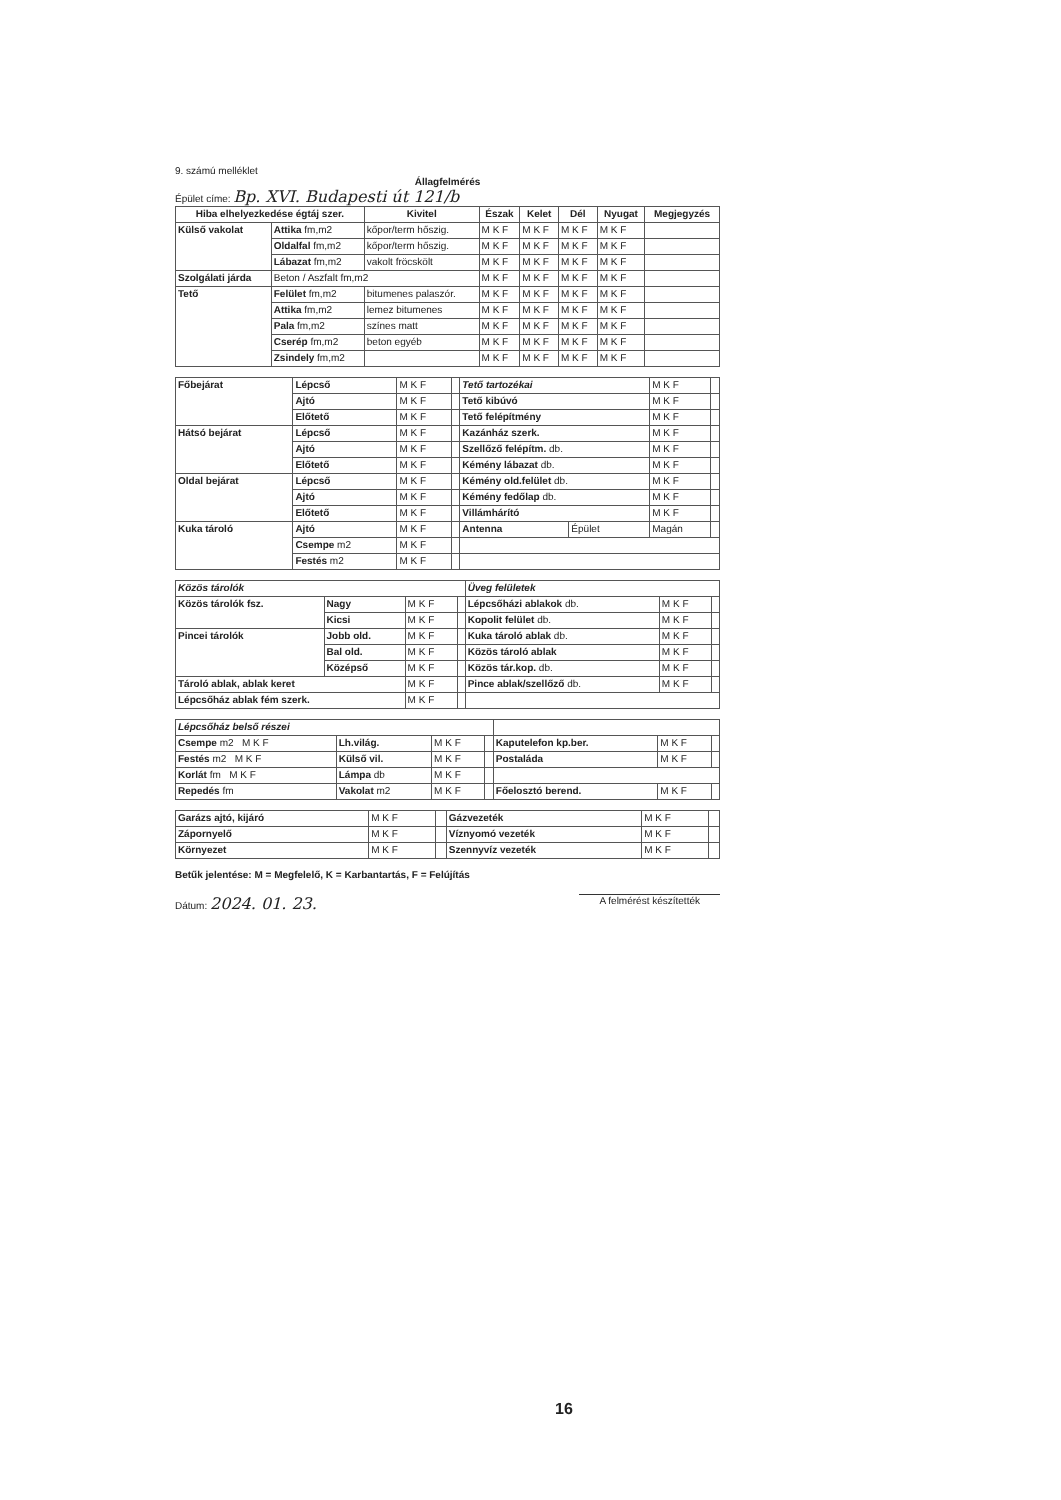9. számú melléklet
Állagfelmérés
Épület címe: Bp. XVI. Budapesti út 121/b
| Hiba elhelyezkedése égtáj szer. | | Kivitel | Észak | Kelet | Dél | Nyugat | Megjegyzés |
| --- | --- | --- | --- | --- | --- | --- | --- |
| Külső vakolat | Attika fm,m2 | kőpor/term hőszig. | M K F | M K F | M K F | M K F | |
| | Oldalfal fm,m2 | kőpor/term hőszig. | M K F | M K F | M K F | M K F | |
| | Lábazat fm,m2 | vakolt fröcskölt | M K F | M K F | M K F | M K F | |
| Szolgálati járda | Beton / Aszfalt fm,m2 | | M K F | M K F | M K F | M K F | |
| Tető | Felület fm,m2 | bitumenes palaszór. | M K F | M K F | M K F | M K F | |
| | Attika fm,m2 | lemez bitumenes | M K F | M K F | M K F | M K F | |
| | Pala fm,m2 | színes matt | M K F | M K F | M K F | M K F | |
| | Cserép fm,m2 | beton egyéb | M K F | M K F | M K F | M K F | |
| | Zsindely fm,m2 | | M K F | M K F | M K F | M K F | |
| Főbejárat | Lépcső | M K F | | Tető tartozékai | | M K F | |
| | Ajtó | M K F | | Tető kibúvó | | M K F | |
| | Előtető | M K F | | Tető felépítmény | | M K F | |
| Hátsó bejárat | Lépcső | M K F | | Kazánház szerk. | | M K F | |
| | Ajtó | M K F | | Szellőző felépítm. db. | | M K F | |
| | Előtető | M K F | | Kémény lábazat db. | | M K F | |
| Oldal bejárat | Lépcső | M K F | | Kémény old.felület db. | | M K F | |
| | Ajtó | M K F | | Kémény fedőlap db. | | M K F | |
| | Előtető | M K F | | Villámhárító | | M K F | |
| Kuka tároló | Ajtó | M K F | | Antenna | Épület | Magán | |
| | Csempe m2 | M K F | | | | | |
| | Festés m2 | M K F | | | | | |
| Közös tárolók | | | | Üveg felületek | | |
| Közös tárolók fsz. | Nagy | M K F | | Lépcsőházi ablakok db. | M K F | |
| | Kicsi | M K F | | Kopolit felület db. | M K F | |
| Pincei tárolók | Jobb old. | M K F | | Kuka tároló ablak db. | M K F | |
| | Bal old. | M K F | | Közös tároló ablak | M K F | |
| | Középső | M K F | | Közös tár.kop. db. | M K F | |
| Tároló ablak, ablak keret | | M K F | | Pince ablak/szellőző db. | M K F | |
| Lépcsőház ablak fém szerk. | | M K F | | | | |
| Lépcsőház belső részei | | | | | | |
| Csempe m2 M K F | Lh.világ. | M K F | | Kaputelefon kp.ber. | M K F | |
| Festés m2 M K F | Külső vil. | M K F | | Postaláda | M K F | |
| Korlát fm M K F | Lámpa db | M K F | | | | |
| Repedés fm | Vakolat m2 | M K F | | Főelosztó berend. | M K F | |
| Garázs ajtó, kijáró | M K F | | Gázvezeték | M K F | |
| Zápornyelő | M K F | | Víznyomó vezeték | M K F | |
| Környezet | M K F | | Szennyvíz vezeték | M K F | |
Betűk jelentése: M = Megfelelő, K = Karbantartás, F = Felújítás
Dátum: 2024. 01. 23. A felmérést készítették
16